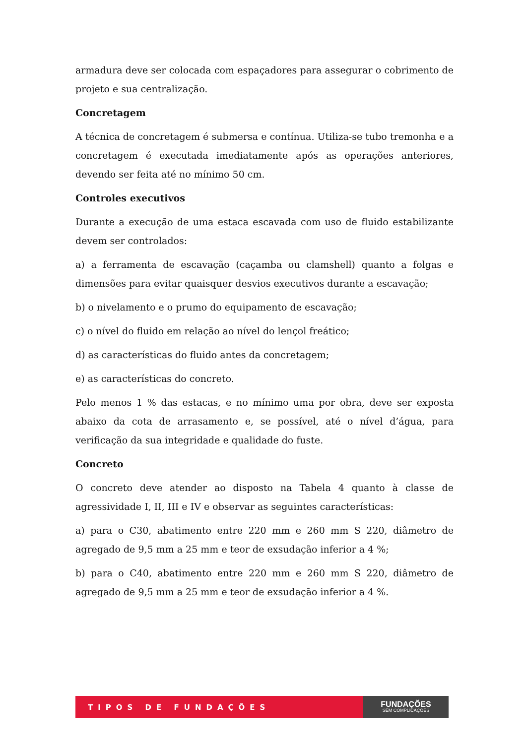armadura deve ser colocada com espaçadores para assegurar o cobrimento de projeto e sua centralização.
Concretagem
A técnica de concretagem é submersa e contínua. Utiliza-se tubo tremonha e a concretagem é executada imediatamente após as operações anteriores, devendo ser feita até no mínimo 50 cm.
Controles executivos
Durante a execução de uma estaca escavada com uso de fluido estabilizante devem ser controlados:
a) a ferramenta de escavação (caçamba ou clamshell) quanto a folgas e dimensões para evitar quaisquer desvios executivos durante a escavação;
b) o nivelamento e o prumo do equipamento de escavação;
c) o nível do fluido em relação ao nível do lençol freático;
d) as características do fluido antes da concretagem;
e) as características do concreto.
Pelo menos 1 % das estacas, e no mínimo uma por obra, deve ser exposta abaixo da cota de arrasamento e, se possível, até o nível d’água, para verificação da sua integridade e qualidade do fuste.
Concreto
O concreto deve atender ao disposto na Tabela 4 quanto à classe de agressividade I, II, III e IV e observar as seguintes características:
a) para o C30, abatimento entre 220 mm e 260 mm S 220, diâmetro de agregado de 9,5 mm a 25 mm e teor de exsudação inferior a 4 %;
b) para o C40, abatimento entre 220 mm e 260 mm S 220, diâmetro de agregado de 9,5 mm a 25 mm e teor de exsudação inferior a 4 %.
TIPOS DE FUNDAÇÕES
FUNDAÇÕES
SEM COMPLICAÇÕES